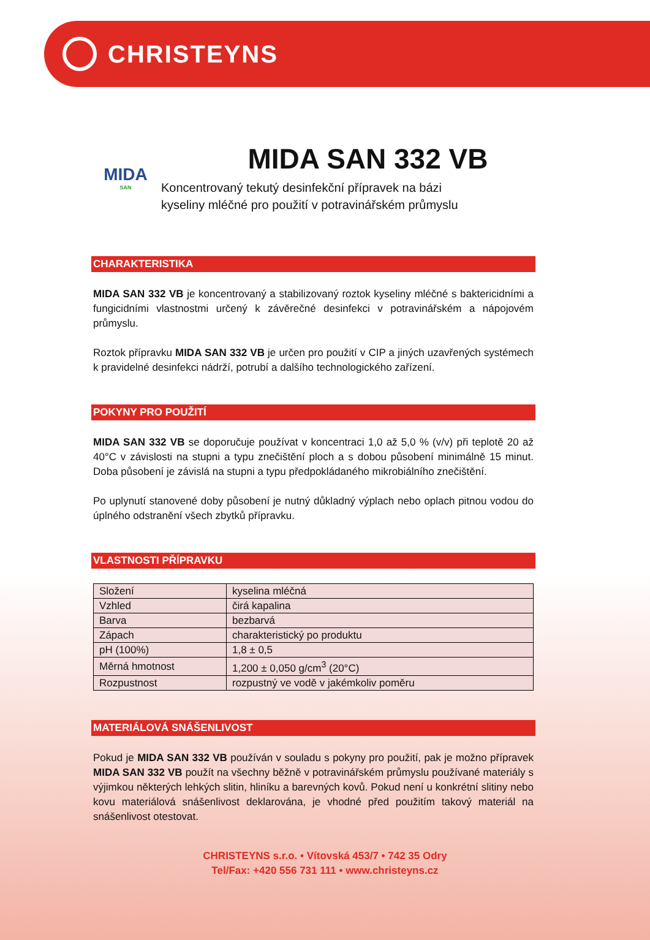CHRISTEYNS
MIDA
SAN
MIDA SAN 332 VB
Koncentrovaný tekutý desinfekční přípravek na bázi
kyseliny mléčné pro použití v potravinářském průmyslu
CHARAKTERISTIKA
MIDA SAN 332 VB je koncentrovaný a stabilizovaný roztok kyseliny mléčné s baktericidními a fungicidními vlastnostmi určený k závěrečné desinfekci v potravinářském a nápojovém průmyslu.
Roztok přípravku MIDA SAN 332 VB je určen pro použití v CIP a jiných uzavřených systémech k pravidelné desinfekci nádrží, potrubí a dalšího technologického zařízení.
POKYNY PRO POUŽITÍ
MIDA SAN 332 VB se doporučuje používat v koncentraci 1,0 až 5,0 % (v/v) při teplotě 20 až 40°C v závislosti na stupni a typu znečištění ploch a s dobou působení minimálně 15 minut. Doba působení je závislá na stupni a typu předpokládaného mikrobiálního znečištění.
Po uplynutí stanovené doby působení je nutný důkladný výplach nebo oplach pitnou vodou do úplného odstranění všech zbytků přípravku.
VLASTNOSTI PŘÍPRAVKU
| Složení | kyselina mléčná |
| Vzhled | čirá kapalina |
| Barva | bezbarvá |
| Zápach | charakteristický po produktu |
| pH (100%) | 1,8 ± 0,5 |
| Měrná hmotnost | 1,200 ± 0,050 g/cm<sup>3</sup> (20°C) |
| Rozpustnost | rozpustný ve vodě v jakémkoliv poměru |
MATERIÁLOVÁ SNÁŠENLIVOST
Pokud je MIDA SAN 332 VB používán v souladu s pokyny pro použití, pak je možno přípravek MIDA SAN 332 VB použít na všechny běžně v potravinářském průmyslu používané materiály s výjimkou některých lehkých slitin, hliníku a barevných kovů. Pokud není u konkrétní slitiny nebo kovu materiálová snášenlivost deklarována, je vhodné před použitím takový materiál na snášenlivost otestovat.
CHRISTEYNS s.r.o. • Vítovská 453/7 • 742 35 Odry
Tel/Fax: +420 556 731 111 • www.christeyns.cz